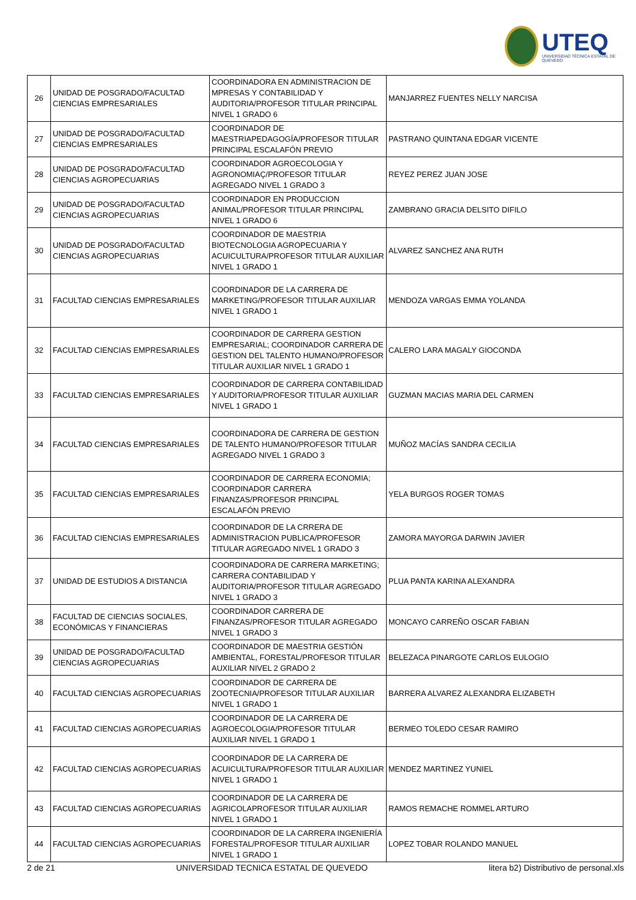UTEQ
UNIVERSIDAD TÉCNICA ESTATAL DE QUEVEDO
| 26 | UNIDAD DE POSGRADO/FACULTAD CIENCIAS EMPRESARIALES | COORDINADORA EN ADMINISTRACION DE MPRESAS Y CONTABILIDAD Y AUDITORIA/PROFESOR TITULAR PRINCIPAL NIVEL 1 GRADO 6 | MANJARREZ FUENTES NELLY NARCISA |
| 27 | UNIDAD DE POSGRADO/FACULTAD CIENCIAS EMPRESARIALES | COORDINADOR DE MAESTRIAPEDAGOGÍA/PROFESOR TITULAR PRINCIPAL ESCALAFÓN PREVIO | PASTRANO QUINTANA EDGAR VICENTE |
| 28 | UNIDAD DE POSGRADO/FACULTAD CIENCIAS AGROPECUARIAS | COORDINADOR AGROECOLOGIA Y AGRONOMIAÇ/PROFESOR TITULAR AGREGADO NIVEL 1 GRADO 3 | REYEZ PEREZ JUAN JOSE |
| 29 | UNIDAD DE POSGRADO/FACULTAD CIENCIAS AGROPECUARIAS | COORDINADOR EN PRODUCCION ANIMAL/PROFESOR TITULAR PRINCIPAL NIVEL 1 GRADO 6 | ZAMBRANO GRACIA DELSITO DIFILO |
| 30 | UNIDAD DE POSGRADO/FACULTAD CIENCIAS AGROPECUARIAS | COORDINADOR DE MAESTRIA BIOTECNOLOGIA AGROPECUARIA Y ACUICULTURA/PROFESOR TITULAR AUXILIAR NIVEL 1 GRADO 1 | ALVAREZ SANCHEZ ANA RUTH |
| 31 | FACULTAD CIENCIAS EMPRESARIALES | COORDINADOR DE LA CARRERA DE MARKETING/PROFESOR TITULAR AUXILIAR NIVEL 1 GRADO 1 | MENDOZA VARGAS EMMA YOLANDA |
| 32 | FACULTAD CIENCIAS EMPRESARIALES | COORDINADOR DE CARRERA GESTION EMPRESARIAL; COORDINADOR CARRERA DE GESTION DEL TALENTO HUMANO/PROFESOR TITULAR AUXILIAR NIVEL 1 GRADO 1 | CALERO LARA MAGALY GIOCONDA |
| 33 | FACULTAD CIENCIAS EMPRESARIALES | COORDINADOR DE CARRERA CONTABILIDAD Y AUDITORIA/PROFESOR TITULAR AUXILIAR NIVEL 1 GRADO 1 | GUZMAN MACIAS MARIA DEL CARMEN |
| 34 | FACULTAD CIENCIAS EMPRESARIALES | COORDINADORA DE CARRERA DE GESTION DE TALENTO HUMANO/PROFESOR TITULAR AGREGADO NIVEL 1 GRADO 3 | MUÑOZ MACÍAS SANDRA CECILIA |
| 35 | FACULTAD CIENCIAS EMPRESARIALES | COORDINADOR DE CARRERA ECONOMIA; COORDINADOR CARRERA FINANZAS/PROFESOR PRINCIPAL ESCALAFÓN PREVIO | YELA BURGOS ROGER TOMAS |
| 36 | FACULTAD CIENCIAS EMPRESARIALES | COORDINADOR DE LA CRRERA DE ADMINISTRACION PUBLICA/PROFESOR TITULAR AGREGADO NIVEL 1 GRADO 3 | ZAMORA MAYORGA DARWIN JAVIER |
| 37 | UNIDAD DE ESTUDIOS A DISTANCIA | COORDINADORA DE CARRERA MARKETING; CARRERA CONTABILIDAD Y AUDITORIA/PROFESOR TITULAR AGREGADO NIVEL 1 GRADO 3 | PLUA PANTA KARINA ALEXANDRA |
| 38 | FACULTAD DE CIENCIAS SOCIALES, ECONÓMICAS Y FINANCIERAS | COORDINADOR CARRERA DE FINANZAS/PROFESOR TITULAR AGREGADO NIVEL 1 GRADO 3 | MONCAYO CARREÑO OSCAR FABIAN |
| 39 | UNIDAD DE POSGRADO/FACULTAD CIENCIAS AGROPECUARIAS | COORDINADOR DE MAESTRIA GESTIÓN AMBIENTAL, FORESTAL/PROFESOR TITULAR AUXILIAR NIVEL 2 GRADO 2 | BELEZACA PINARGOTE CARLOS EULOGIO |
| 40 | FACULTAD CIENCIAS AGROPECUARIAS | COORDINADOR DE CARRERA DE ZOOTECNIA/PROFESOR TITULAR AUXILIAR NIVEL 1 GRADO 1 | BARRERA ALVAREZ ALEXANDRA ELIZABETH |
| 41 | FACULTAD CIENCIAS AGROPECUARIAS | COORDINADOR DE LA CARRERA DE AGROECOLOGIA/PROFESOR TITULAR AUXILIAR NIVEL 1 GRADO 1 | BERMEO TOLEDO CESAR RAMIRO |
| 42 | FACULTAD CIENCIAS AGROPECUARIAS | COORDINADOR DE LA CARRERA DE ACUICULTURA/PROFESOR TITULAR AUXILIAR NIVEL 1 GRADO 1 | MENDEZ MARTINEZ YUNIEL |
| 43 | FACULTAD CIENCIAS AGROPECUARIAS | COORDINADOR DE LA CARRERA DE AGRICOLAPROFESOR TITULAR AUXILIAR NIVEL 1 GRADO 1 | RAMOS REMACHE ROMMEL ARTURO |
| 44 | FACULTAD CIENCIAS AGROPECUARIAS | COORDINADOR DE LA CARRERA INGENIERÍA FORESTAL/PROFESOR TITULAR AUXILIAR NIVEL 1 GRADO 1 | LOPEZ TOBAR ROLANDO MANUEL |
2 de 21 UNIVERSIDAD TECNICA ESTATAL DE QUEVEDO litera b2) Distributivo de personal.xls